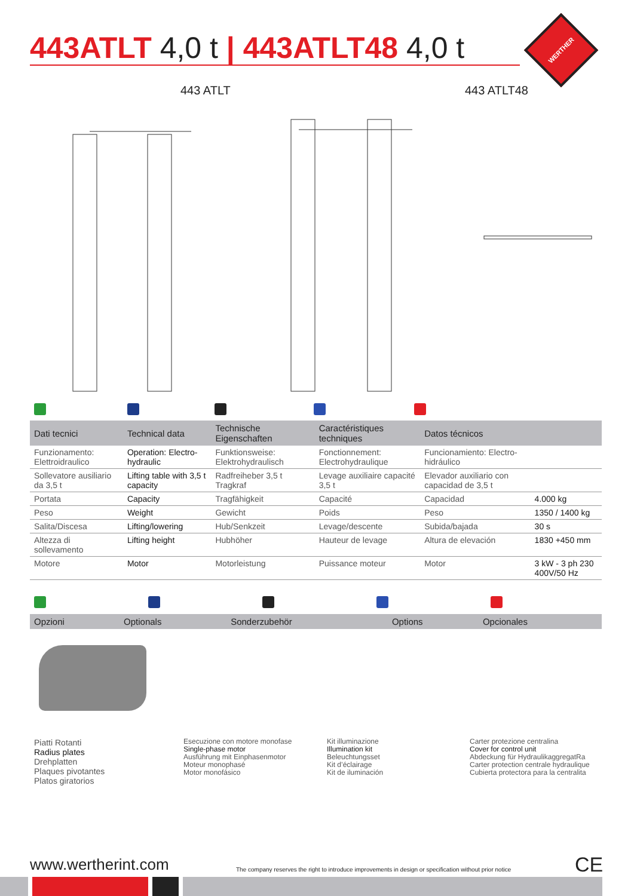443ATLT 4,0 t | 443ATLT48 4,0 t
WERTHER
443 ATLT 443 ATLT48
| Dati tecnici | Technical data | Technische Eigenschaften | Caractéristiques techniques | Datos técnicos | |
| --- | --- | --- | --- | --- | --- |
| Funzionamento: Elettroidraulico | Operation: Electro-hydraulic | Funktionsweise: Elektrohydraulisch | Fonctionnement: Electrohydraulique | Funcionamiento: Electro-hidráulico | |
| Sollevatore ausiliario da 3,5 t | Lifting table with 3,5 t capacity | Radfreiheber 3,5 t Tragkraf | Levage auxiliaire capacité 3,5 t | Elevador auxiliario con capacidad de 3,5 t | |
| Portata | Capacity | Tragfähigkeit | Capacité | Capacidad | 4.000 kg |
| Peso | Weight | Gewicht | Poids | Peso | 1350 / 1400 kg |
| Salita/Discesa | Lifting/lowering | Hub/Senkzeit | Levage/descente | Subida/bajada | 30 s |
| Altezza di sollevamento | Lifting height | Hubhöher | Hauteur de levage | Altura de elevación | 1830 +450 mm |
| Motore | Motor | Motorleistung | Puissance moteur | Motor | 3 kW - 3 ph 230 400V/50 Hz |
| Opzioni | Optionals | Sonderzubehör | Options | Opcionales |
| --- | --- | --- | --- | --- |
Piatti Rotanti
Radius plates
Drehplatten
Plaques pivotantes
Platos giratorios
Esecuzione con motore monofase
Single-phase motor
Ausführung mit Einphasenmotor
Moteur monophasé
Motor monofásico
Kit illuminazione
Illumination kit
Beleuchtungsset
Kit d’éclairage
Kit de iluminación
Carter protezione centralina
Cover for control unit
Abdeckung für HydraulikaggregatRa
Carter protection centrale hydraulique
Cubierta protectora para la centralita
www.wertherint.com
The company reserves the right to introduce improvements in design or specification without prior notice
CE